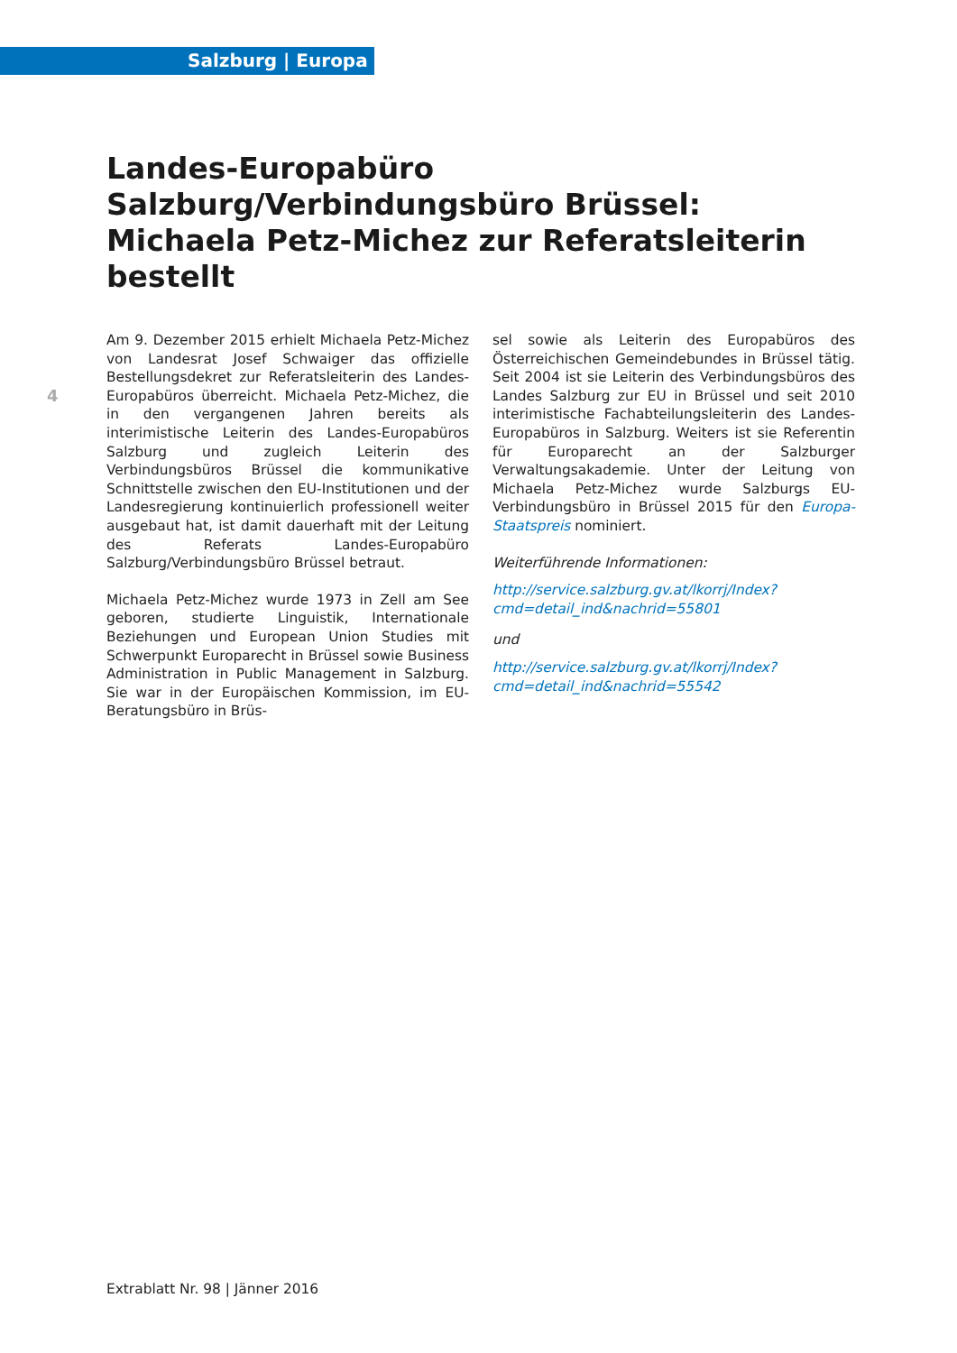Salzburg | Europa
Landes-Europabüro Salzburg/Verbindungsbüro Brüssel: Michaela Petz-Michez zur Referatsleiterin bestellt
4
Am 9. Dezember 2015 erhielt Michaela Petz-Michez von Landesrat Josef Schwaiger das offizielle Bestellungsdekret zur Referatsleiterin des Landes-Europabüros überreicht. Michaela Petz-Michez, die in den vergangenen Jahren bereits als interimistische Leiterin des Landes-Europabüros Salzburg und zugleich Leiterin des Verbindungsbüros Brüssel die kommunikative Schnittstelle zwischen den EU-Institutionen und der Landesregierung kontinuierlich professionell weiter ausgebaut hat, ist damit dauerhaft mit der Leitung des Referats Landes-Europabüro Salzburg/Verbindungsbüro Brüssel betraut.
Michaela Petz-Michez wurde 1973 in Zell am See geboren, studierte Linguistik, Internationale Beziehungen und European Union Studies mit Schwerpunkt Europarecht in Brüssel sowie Business Administration in Public Management in Salzburg. Sie war in der Europäischen Kommission, im EU-Beratungsbüro in Brüs-
sel sowie als Leiterin des Europabüros des Österreichischen Gemeindebundes in Brüssel tätig. Seit 2004 ist sie Leiterin des Verbindungsbüros des Landes Salzburg zur EU in Brüssel und seit 2010 interimistische Fachabteilungsleiterin des Landes-Europabüros in Salzburg. Weiters ist sie Referentin für Europarecht an der Salzburger Verwaltungsakademie. Unter der Leitung von Michaela Petz-Michez wurde Salzburgs EU-Verbindungsbüro in Brüssel 2015 für den Europa-Staatspreis nominiert.
Weiterführende Informationen:
http://service.salzburg.gv.at/lkorrj/Index?cmd=detail_ind&nachrid=55801
und
http://service.salzburg.gv.at/lkorrj/Index?cmd=detail_ind&nachrid=55542
Extrablatt Nr. 98 | Jänner 2016